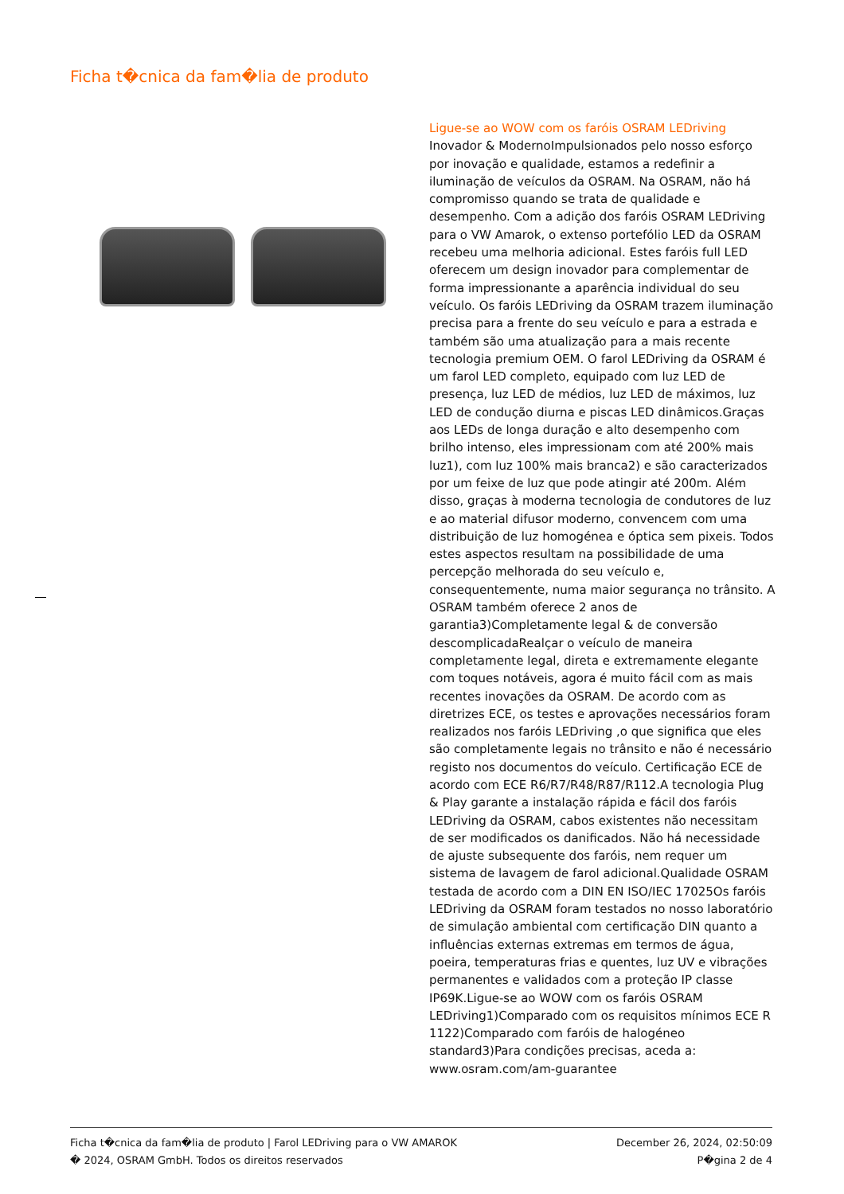Ficha t�cnica da fam�lia de produto
Ligue-se ao WOW com os faróis OSRAM LEDriving
Inovador & ModernoImpulsionados pelo nosso esforço por inovação e qualidade, estamos a redefinir a iluminação de veículos da OSRAM. Na OSRAM, não há compromisso quando se trata de qualidade e desempenho. Com a adição dos faróis OSRAM LEDriving para o VW Amarok, o extenso portefólio LED da OSRAM recebeu uma melhoria adicional. Estes faróis full LED oferecem um design inovador para complementar de forma impressionante a aparência individual do seu veículo. Os faróis LEDriving da OSRAM trazem iluminação precisa para a frente do seu veículo e para a estrada e também são uma atualização para a mais recente tecnologia premium OEM. O farol LEDriving da OSRAM é um farol LED completo, equipado com luz LED de presença, luz LED de médios, luz LED de máximos, luz LED de condução diurna e piscas LED dinâmicos.Graças aos LEDs de longa duração e alto desempenho com brilho intenso, eles impressionam com até 200% mais luz1), com luz 100% mais branca2) e são caracterizados por um feixe de luz que pode atingir até 200m. Além disso, graças à moderna tecnologia de condutores de luz e ao material difusor moderno, convencem com uma distribuição de luz homogénea e óptica sem pixeis. Todos estes aspectos resultam na possibilidade de uma percepção melhorada do seu veículo e, consequentemente, numa maior segurança no trânsito. A OSRAM também oferece 2 anos de garantia3)Completamente legal & de conversão descomplicadaRealçar o veículo de maneira completamente legal, direta e extremamente elegante com toques notáveis, agora é muito fácil com as mais recentes inovações da OSRAM. De acordo com as diretrizes ECE, os testes e aprovações necessários foram realizados nos faróis LEDriving ,o que significa que eles são completamente legais no trânsito e não é necessário registo nos documentos do veículo. Certificação ECE de acordo com ECE R6/R7/R48/R87/R112.A tecnologia Plug & Play garante a instalação rápida e fácil dos faróis LEDriving da OSRAM, cabos existentes não necessitam de ser modificados os danificados. Não há necessidade de ajuste subsequente dos faróis, nem requer um sistema de lavagem de farol adicional.Qualidade OSRAM testada de acordo com a DIN EN ISO/IEC 17025Os faróis LEDriving da OSRAM foram testados no nosso laboratório de simulação ambiental com certificação DIN quanto a influências externas extremas em termos de água, poeira, temperaturas frias e quentes, luz UV e vibrações permanentes e validados com a proteção IP classe IP69K.Ligue-se ao WOW com os faróis OSRAM LEDriving1)Comparado com os requisitos mínimos ECE R 1122)Comparado com faróis de halogéneo standard3)Para condições precisas, aceda a: www.osram.com/am-guarantee
Ficha t�cnica da fam�lia de produto | Farol LEDriving para o VW AMAROK December 26, 2024, 02:50:09
� 2024, OSRAM GmbH. Todos os direitos reservados P�gina 2 de 4